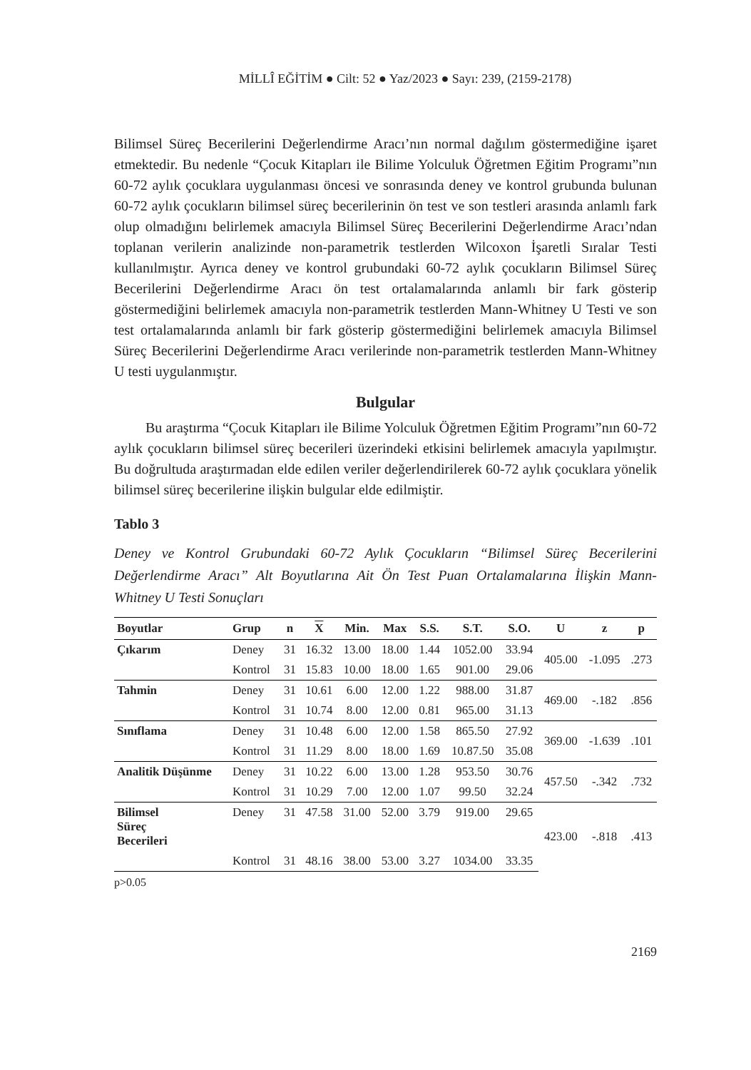MİLLÎ EĞİTİM ● Cilt: 52 ● Yaz/2023 ● Sayı: 239, (2159-2178)
Bilimsel Süreç Becerilerini Değerlendirme Aracı’nın normal dağılım göstermediğine işaret etmektedir. Bu nedenle “Çocuk Kitapları ile Bilime Yolculuk Öğretmen Eğitim Programı”nın 60-72 aylık çocuklara uygulanması öncesi ve sonrasında deney ve kontrol grubunda bulunan 60-72 aylık çocukların bilimsel süreç becerilerinin ön test ve son testleri arasında anlamlı fark olup olmadığını belirlemek amacıyla Bilimsel Süreç Becerilerini Değerlendirme Aracı’ndan toplanan verilerin analizinde non-parametrik testlerden Wilcoxon İşaretli Sıralar Testi kullanılmıştır. Ayrıca deney ve kontrol grubundaki 60-72 aylık çocukların Bilimsel Süreç Becerilerini Değerlendirme Aracı ön test ortalamalarında anlamlı bir fark gösterip göstermediğini belirlemek amacıyla non-parametrik testlerden Mann-Whitney U Testi ve son test ortalamalarında anlamlı bir fark gösterip göstermediğini belirlemek amacıyla Bilimsel Süreç Becerilerini Değerlendirme Aracı verilerinde non-parametrik testlerden Mann-Whitney U testi uygulanmıştır.
Bulgular
Bu araştırma “Çocuk Kitapları ile Bilime Yolculuk Öğretmen Eğitim Programı”nın 60-72 aylık çocukların bilimsel süreç becerileri üzerindeki etkisini belirlemek amacıyla yapılmıştır. Bu doğrultuda araştırmadan elde edilen veriler değerlendirilerek 60-72 aylık çocuklara yönelik bilimsel süreç becerilerine ilişkin bulgular elde edilmiştir.
Tablo 3
Deney ve Kontrol Grubundaki 60-72 Aylık Çocukların “Bilimsel Süreç Becerilerini Değerlendirme Aracı” Alt Boyutlarına Ait Ön Test Puan Ortalamalarına İlişkin Mann-Whitney U Testi Sonuçları
| Boyutlar | Grup | n | X | Min. | Max | S.S. | S.T. | S.O. | U | z | p |
| --- | --- | --- | --- | --- | --- | --- | --- | --- | --- | --- | --- |
| Çıkarım | Deney | 31 | 16.32 | 13.00 | 18.00 | 1.44 | 1052.00 | 33.94 | 405.00 | -1.095 | .273 |
| | Kontrol | 31 | 15.83 | 10.00 | 18.00 | 1.65 | 901.00 | 29.06 | | | |
| Tahmin | Deney | 31 | 10.61 | 6.00 | 12.00 | 1.22 | 988.00 | 31.87 | 469.00 | -.182 | .856 |
| | Kontrol | 31 | 10.74 | 8.00 | 12.00 | 0.81 | 965.00 | 31.13 | | | |
| Sınıflama | Deney | 31 | 10.48 | 6.00 | 12.00 | 1.58 | 865.50 | 27.92 | 369.00 | -1.639 | .101 |
| | Kontrol | 31 | 11.29 | 8.00 | 18.00 | 1.69 | 10.87.50 | 35.08 | | | |
| Analitik Düşünme | Deney | 31 | 10.22 | 6.00 | 13.00 | 1.28 | 953.50 | 30.76 | 457.50 | -.342 | .732 |
| | Kontrol | 31 | 10.29 | 7.00 | 12.00 | 1.07 | 99.50 | 32.24 | | | |
| Bilimsel Süreç Becerileri | Deney | 31 | 47.58 | 31.00 | 52.00 | 3.79 | 919.00 | 29.65 | 423.00 | -.818 | .413 |
| | Kontrol | 31 | 48.16 | 38.00 | 53.00 | 3.27 | 1034.00 | 33.35 | | | |
p>0.05
2169